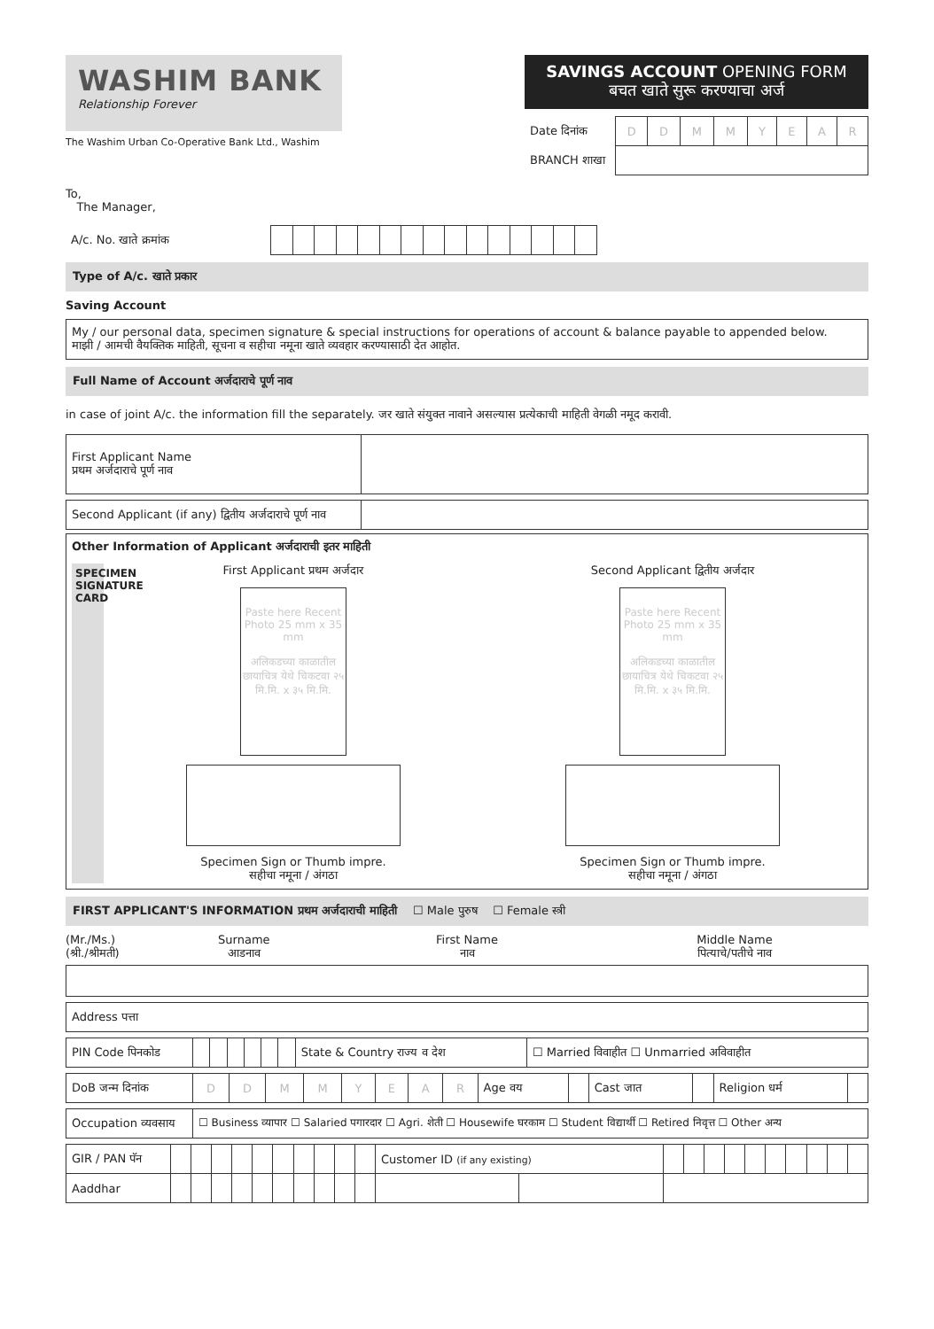WASHIM BANK
Relationship Forever
The Washim Urban Co-Operative Bank Ltd., Washim
SAVINGS ACCOUNT OPENING FORM
बचत खाते सुरू करण्याचा अर्ज
| Date दिनांक | D | D | M | M | Y | E | A | R |
| BRANCH शाखा | | | | | | | | |
To,
The Manager,
| A/c. No. खाते क्रमांक | | | | | | | | | | | | | | | |
Type of A/c. खाते प्रकार
Saving Account
My / our personal data, specimen signature & special instructions for operations of account & balance payable to appended below.
माझी / आमची वैयक्तिक माहिती, सूचना व सहीचा नमूना खाते व्यवहार करण्यासाठी देत आहोत.
Full Name of Account अर्जदाराचे पूर्ण नाव
in case of joint A/c. the information fill the separately. जर खाते संयुक्त नावाने असल्यास प्रत्येकाची माहिती वेगळी नमूद करावी.
| First Applicant Name प्रथम अर्जदाराचे पूर्ण नाव | |
| Second Applicant (if any) द्वितीय अर्जदाराचे पूर्ण नाव | |
Other Information of Applicant अर्जदाराची इतर माहिती
SPECIMEN SIGNATURE CARD
First Applicant प्रथम अर्जदार
Paste here Recent Photo 25 mm x 35 mm
अलिकडच्या काळातील छायाचित्र येथे चिकटवा २५ मि.मि. x ३५ मि.मि.
Specimen Sign or Thumb impre.
सहीचा नमूना / अंगठा
Second Applicant द्वितीय अर्जदार
Paste here Recent Photo 25 mm x 35 mm
अलिकडच्या काळातील छायाचित्र येथे चिकटवा २५ मि.मि. x ३५ मि.मि.
Specimen Sign or Thumb impre.
सहीचा नमूना / अंगठा
FIRST APPLICANT'S INFORMATION प्रथम अर्जदाराची माहिती ☐ Male पुरुष ☐ Female स्त्री
(Mr./Ms.)
(श्री./श्रीमती)
Surname
आडनाव
First Name
नाव
Middle Name
पित्याचे/पतीचे नाव
| Address पत्ता |
| PIN Code पिनकोड | | | | | | | State & Country राज्य व देश | ☐ Married विवाहीत ☐ Unmarried अविवाहीत |
| DoB जन्म दिनांक | D | D | M | M | Y | E | A | R | Age वय | | Cast जात | | Religion धर्म | |
| Occupation व्यवसाय | ☐ Business व्यापार ☐ Salaried पगारदार ☐ Agri. शेती ☐ Housewife घरकाम ☐ Student विद्यार्थी ☐ Retired निवृत्त ☐ Other अन्य |
| GIR / PAN पॅन | | | | | | | | | | | Customer ID (if any existing) | | | | | | | | | | | | |
| Aaddhar | | | | | | | | | | | | | | | | | | | | | | | |